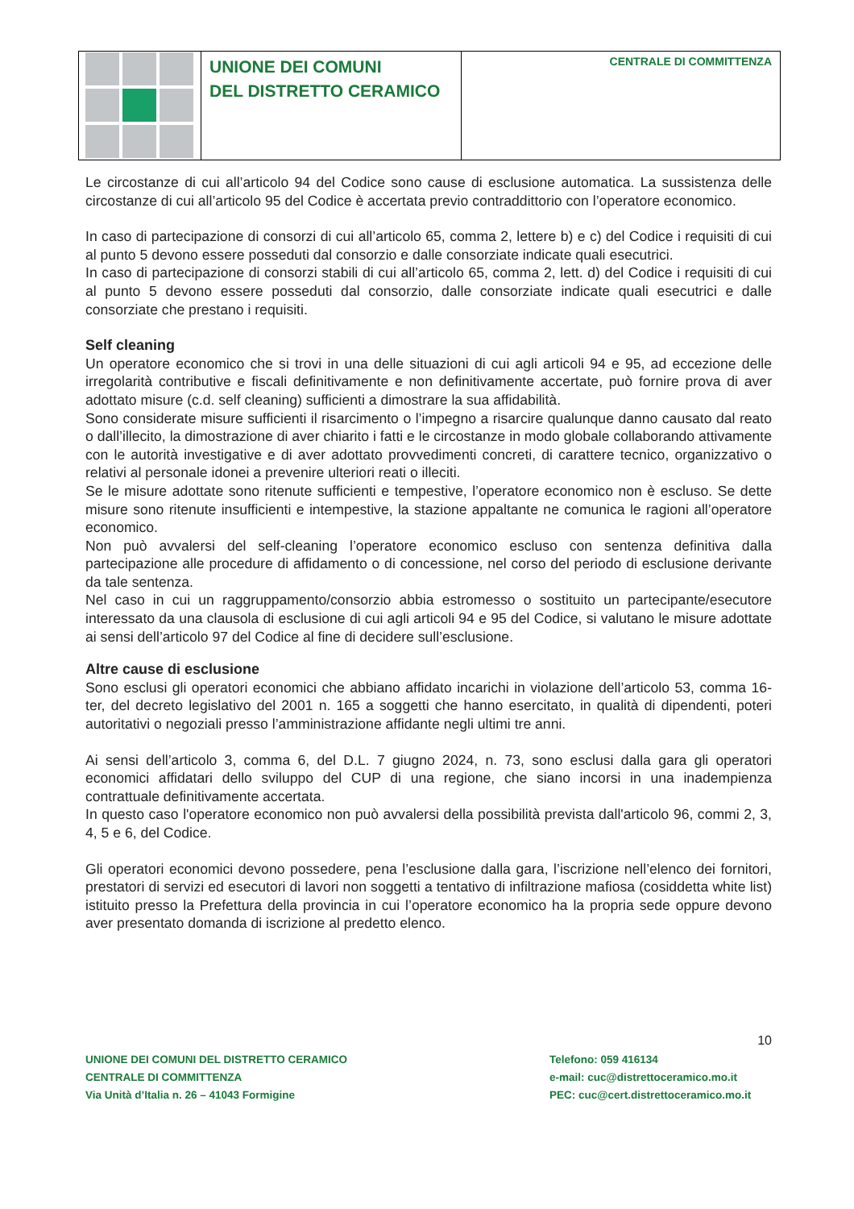UNIONE DEI COMUNI
DEL DISTRETTO CERAMICO
CENTRALE DI COMMITTENZA
Le circostanze di cui all’articolo 94 del Codice sono cause di esclusione automatica. La sussistenza delle circostanze di cui all’articolo 95 del Codice è accertata previo contraddittorio con l’operatore economico.
In caso di partecipazione di consorzi di cui all’articolo 65, comma 2, lettere b) e c) del Codice i requisiti di cui al punto 5 devono essere posseduti dal consorzio e dalle consorziate indicate quali esecutrici.
In caso di partecipazione di consorzi stabili di cui all’articolo 65, comma 2, lett. d) del Codice i requisiti di cui al punto 5 devono essere posseduti dal consorzio, dalle consorziate indicate quali esecutrici e dalle consorziate che prestano i requisiti.
Self cleaning
Un operatore economico che si trovi in una delle situazioni di cui agli articoli 94 e 95, ad eccezione delle irregolarità contributive e fiscali definitivamente e non definitivamente accertate, può fornire prova di aver adottato misure (c.d. self cleaning) sufficienti a dimostrare la sua affidabilità.
Sono considerate misure sufficienti il risarcimento o l’impegno a risarcire qualunque danno causato dal reato o dall’illecito, la dimostrazione di aver chiarito i fatti e le circostanze in modo globale collaborando attivamente con le autorità investigative e di aver adottato provvedimenti concreti, di carattere tecnico, organizzativo o relativi al personale idonei a prevenire ulteriori reati o illeciti.
Se le misure adottate sono ritenute sufficienti e tempestive, l’operatore economico non è escluso. Se dette misure sono ritenute insufficienti e intempestive, la stazione appaltante ne comunica le ragioni all’operatore economico.
Non può avvalersi del self-cleaning l’operatore economico escluso con sentenza definitiva dalla partecipazione alle procedure di affidamento o di concessione, nel corso del periodo di esclusione derivante da tale sentenza.
Nel caso in cui un raggruppamento/consorzio abbia estromesso o sostituito un partecipante/esecutore interessato da una clausola di esclusione di cui agli articoli 94 e 95 del Codice, si valutano le misure adottate ai sensi dell’articolo 97 del Codice al fine di decidere sull’esclusione.
Altre cause di esclusione
Sono esclusi gli operatori economici che abbiano affidato incarichi in violazione dell’articolo 53, comma 16-ter, del decreto legislativo del 2001 n. 165 a soggetti che hanno esercitato, in qualità di dipendenti, poteri autoritativi o negoziali presso l’amministrazione affidante negli ultimi tre anni.
Ai sensi dell’articolo 3, comma 6, del D.L. 7 giugno 2024, n. 73, sono esclusi dalla gara gli operatori economici affidatari dello sviluppo del CUP di una regione, che siano incorsi in una inadempienza contrattuale definitivamente accertata.
In questo caso l'operatore economico non può avvalersi della possibilità prevista dall'articolo 96, commi 2, 3, 4, 5 e 6, del Codice.
Gli operatori economici devono possedere, pena l’esclusione dalla gara, l’iscrizione nell’elenco dei fornitori, prestatori di servizi ed esecutori di lavori non soggetti a tentativo di infiltrazione mafiosa (cosiddetta white list) istituito presso la Prefettura della provincia in cui l’operatore economico ha la propria sede oppure devono aver presentato domanda di iscrizione al predetto elenco.
10
UNIONE DEI COMUNI DEL DISTRETTO CERAMICO
CENTRALE DI COMMITTENZA
Via Unità d’Italia n. 26 – 41043 Formigine
Telefono: 059 416134
e-mail: cuc@distrettoceramico.mo.it
PEC: cuc@cert.distrettoceramico.mo.it